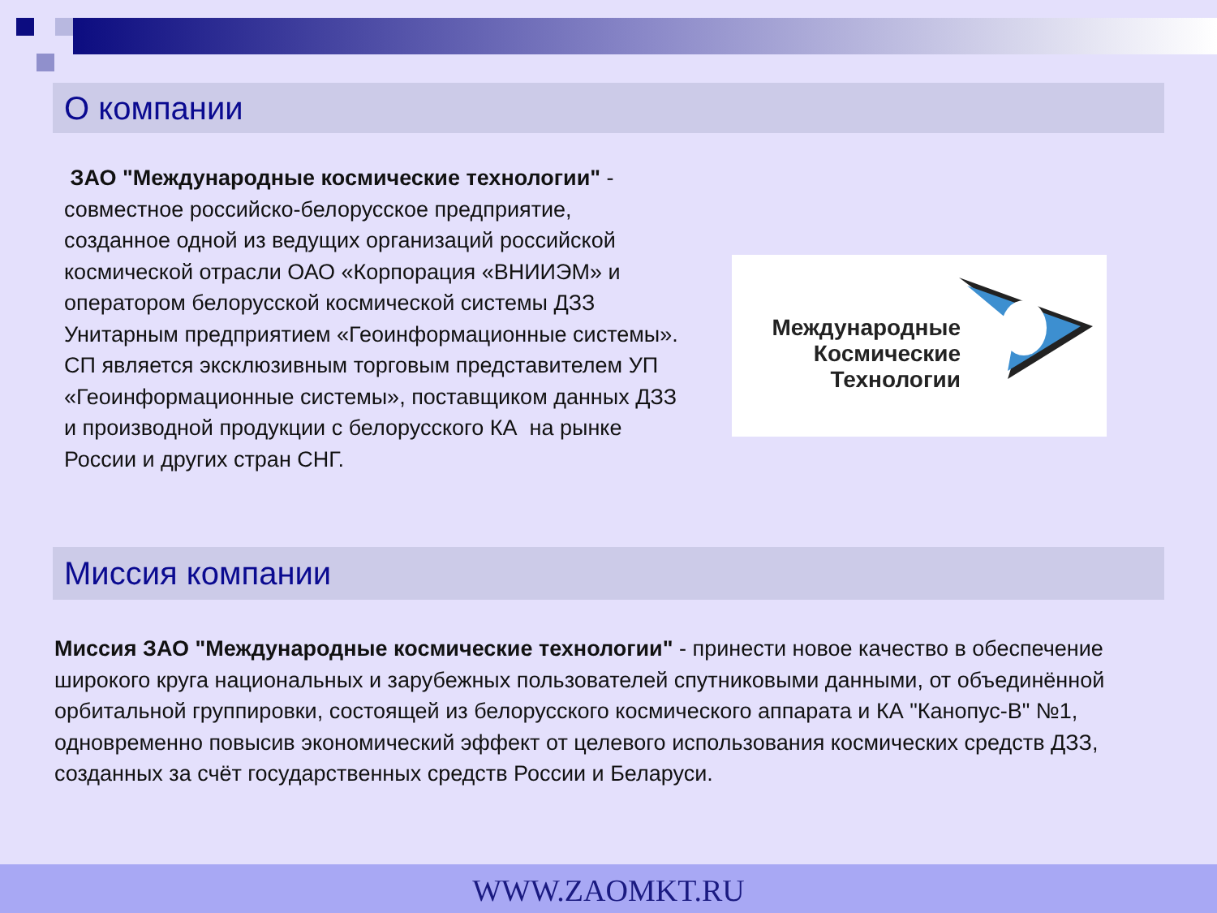О компании
ЗАО "Международные космические технологии" - совместное российско-белорусское предприятие, созданное одной из ведущих организаций российской космической отрасли ОАО «Корпорация «ВНИИЭМ» и оператором белорусской космической системы ДЗЗ Унитарным предприятием «Геоинформационные системы».
СП является эксклюзивным торговым представителем УП «Геоинформационные системы», поставщиком данных ДЗЗ и производной продукции с белорусского КА на рынке России и других стран СНГ.
Международные Космические Технологии
Миссия компании
Миссия ЗАО "Международные космические технологии" - принести новое качество в обеспечение широкого круга национальных и зарубежных пользователей спутниковыми данными, от объединённой орбитальной группировки, состоящей из белорусского космического аппарата и КА "Канопус-В" №1, одновременно повысив экономический эффект от целевого использования космических средств ДЗЗ, созданных за счёт государственных средств России и Беларуси.
WWW.ZAOMKT.RU